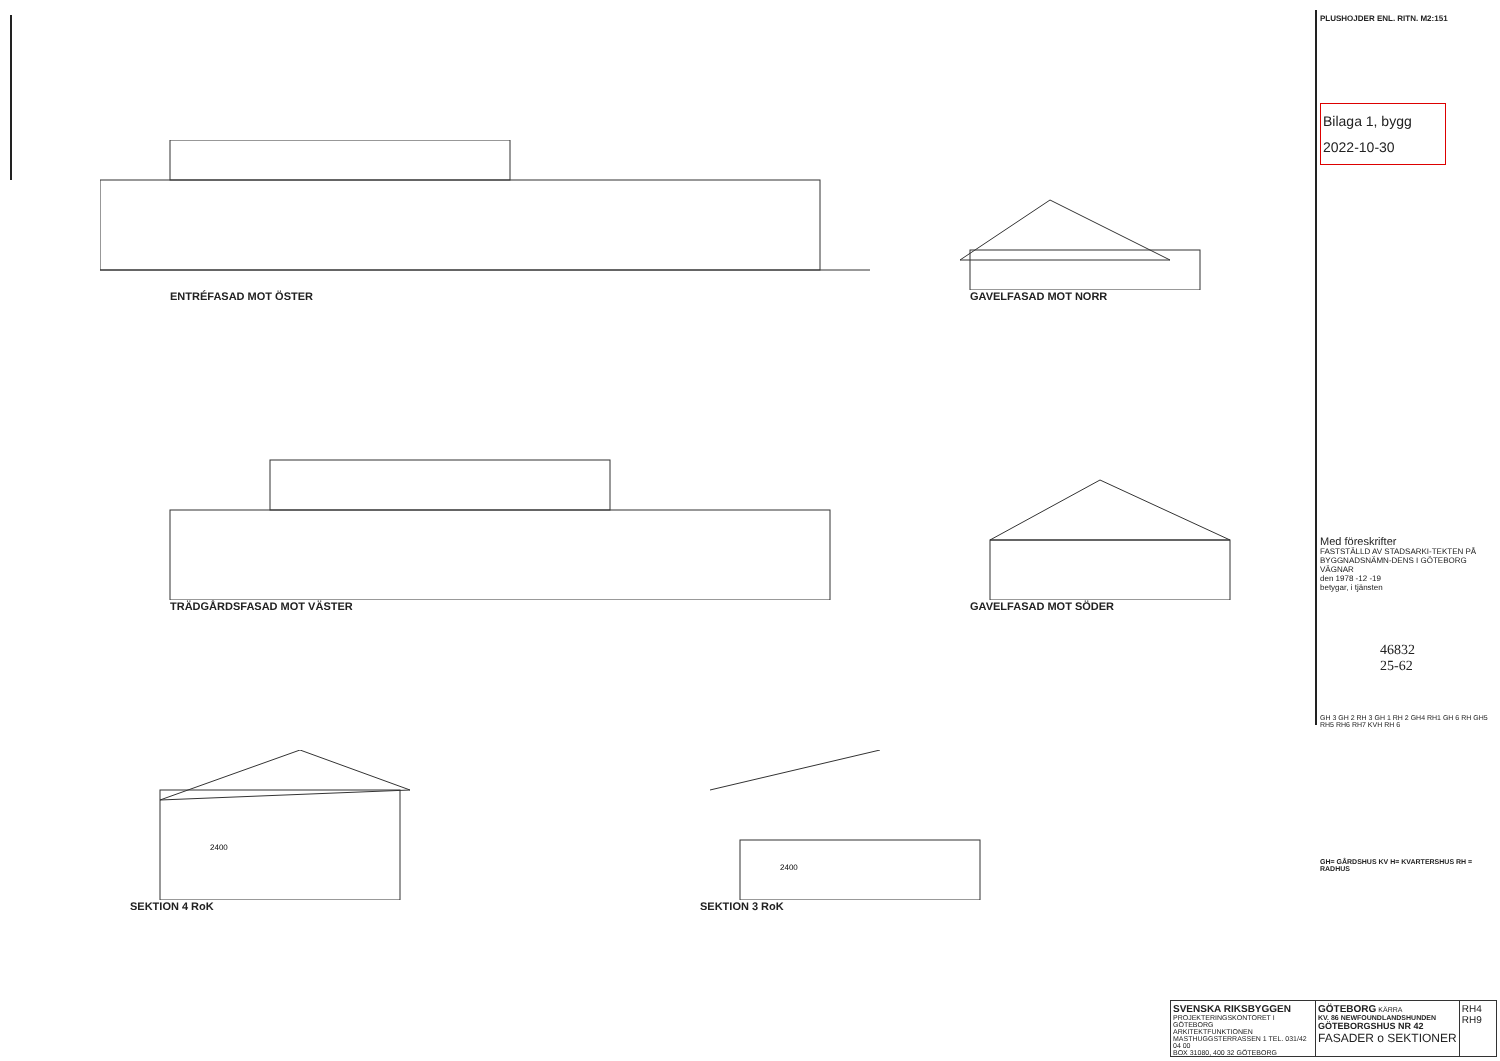ENTRÉFASAD MOT ÖSTER
GAVELFASAD MOT NORR
TRÄDGÅRDSFASAD MOT VÄSTER
GAVELFASAD MOT SÖDER
2400
SEKTION 4 RoK
2400
SEKTION 3 RoK
PLUSHOJDER ENL. RITN. M2:151
Bilaga 1, bygg
2022-10-30
Med föreskrifter
FASTSTÄLLD AV STADSARKI-TEKTEN PÅ BYGGNADSNÄMN-DENS I GÖTEBORG VÄGNAR
den 1978 -12 -19
betygar, i tjänsten
46832
25-62
GH 3 GH 2 RH 3 GH 1 RH 2 GH4 RH1 GH 6 RH GH5 RH5 RH6 RH7 KVH RH 6
GH= GÅRDSHUS KV H= KVARTERSHUS RH = RADHUS
SVENSKA RIKSBYGGEN
PROJEKTERINGSKONTORET I GÖTEBORG
ARKITEKTFUNKTIONEN
MASTHUGGSTERRASSEN 1 TEL. 031/42 04 00
BOX 31080, 400 32 GÖTEBORG
GÖTEBORG KÄRRA
KV. 86 NEWFOUNDLANDSHUNDEN
GÖTEBORGSHUS NR 42
FASADER o SEKTIONER
RH4
RH9